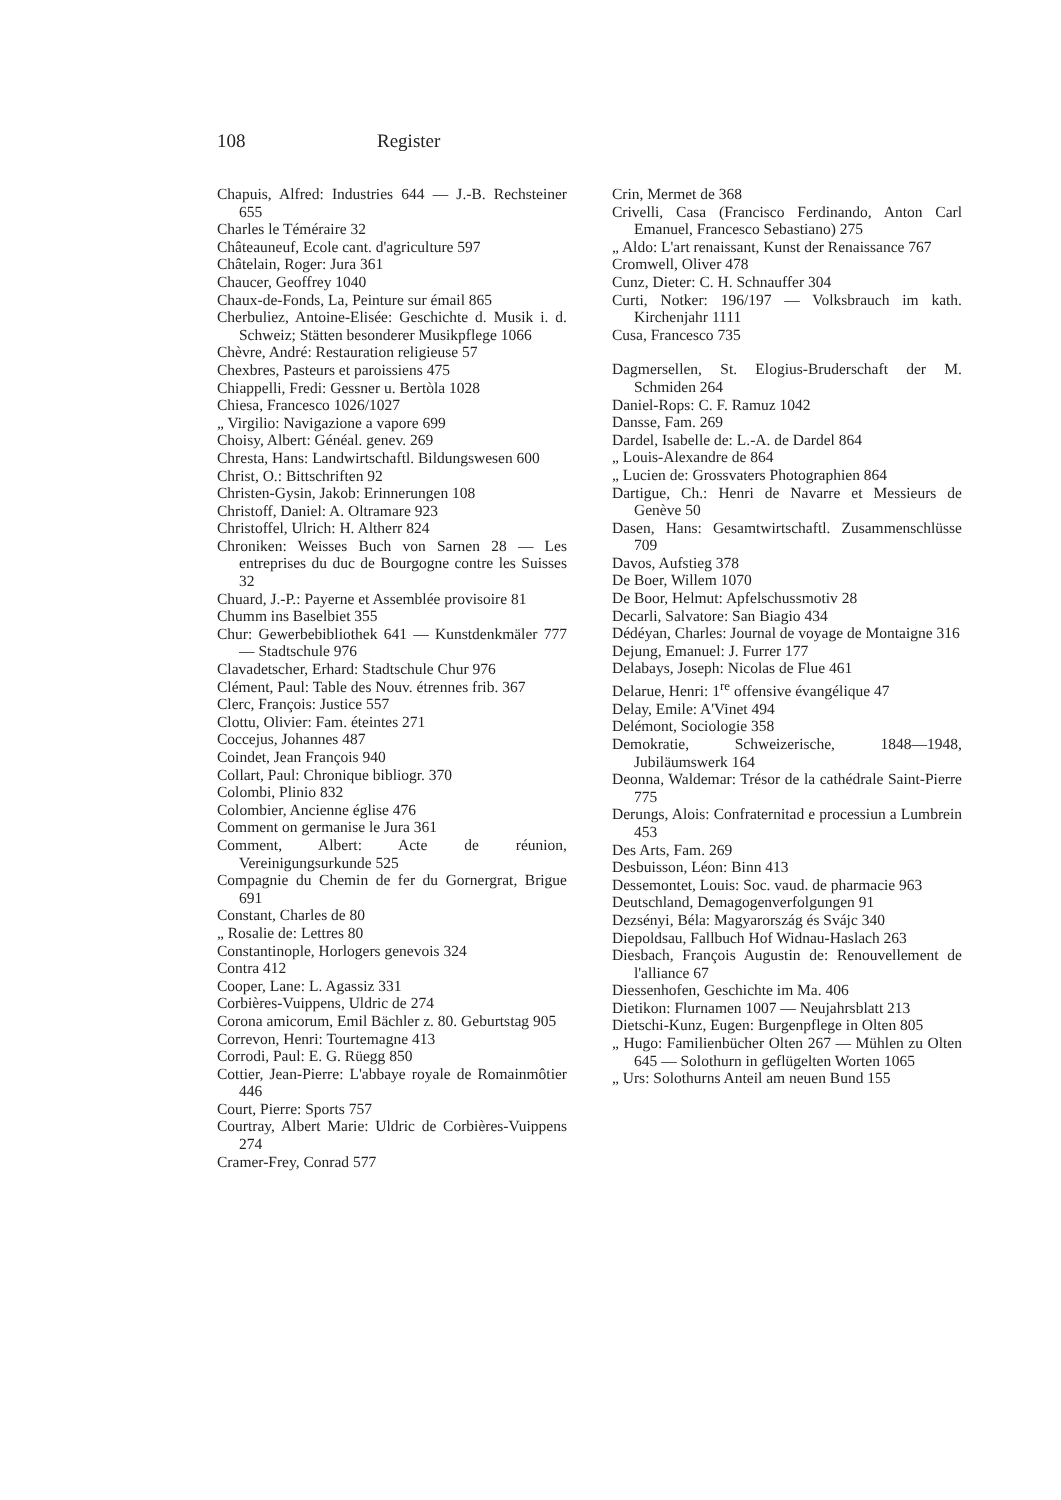108 Register
Chapuis, Alfred: Industries 644 — J.-B. Rechsteiner 655
Charles le Téméraire 32
Châteauneuf, Ecole cant. d'agriculture 597
Châtelain, Roger: Jura 361
Chaucer, Geoffrey 1040
Chaux-de-Fonds, La, Peinture sur émail 865
Cherbuliez, Antoine-Elisée: Geschichte d. Musik i. d. Schweiz; Stätten besonderer Musikpflege 1066
Chèvre, André: Restauration religieuse 57
Chexbres, Pasteurs et paroissiens 475
Chiappelli, Fredi: Gessner u. Bertòla 1028
Chiesa, Francesco 1026/1027
„ Virgilio: Navigazione a vapore 699
Choisy, Albert: Généal. genev. 269
Chresta, Hans: Landwirtschaftl. Bildungswesen 600
Christ, O.: Bittschriften 92
Christen-Gysin, Jakob: Erinnerungen 108
Christoff, Daniel: A. Oltramare 923
Christoffel, Ulrich: H. Altherr 824
Chroniken: Weisses Buch von Sarnen 28 — Les entreprises du duc de Bourgogne contre les Suisses 32
Chuard, J.-P.: Payerne et Assemblée provisoire 81
Chumm ins Baselbiet 355
Chur: Gewerbebibliothek 641 — Kunstdenkmäler 777 — Stadtschule 976
Clavadetscher, Erhard: Stadtschule Chur 976
Clément, Paul: Table des Nouv. étrennes frib. 367
Clerc, François: Justice 557
Clottu, Olivier: Fam. éteintes 271
Coccejus, Johannes 487
Coindet, Jean François 940
Collart, Paul: Chronique bibliogr. 370
Colombi, Plinio 832
Colombier, Ancienne église 476
Comment on germanise le Jura 361
Comment, Albert: Acte de réunion, Vereinigungsurkunde 525
Compagnie du Chemin de fer du Gornergrat, Brigue 691
Constant, Charles de 80
„ Rosalie de: Lettres 80
Constantinople, Horlogers genevois 324
Contra 412
Cooper, Lane: L. Agassiz 331
Corbières-Vuippens, Uldric de 274
Corona amicorum, Emil Bächler z. 80. Geburtstag 905
Correvon, Henri: Tourtemagne 413
Corrodi, Paul: E. G. Rüegg 850
Cottier, Jean-Pierre: L'abbaye royale de Romainmôtier 446
Court, Pierre: Sports 757
Courtray, Albert Marie: Uldric de Corbières-Vuippens 274
Cramer-Frey, Conrad 577
Crin, Mermet de 368
Crivelli, Casa (Francisco Ferdinando, Anton Carl Emanuel, Francesco Sebastiano) 275
„ Aldo: L'art renaissant, Kunst der Renaissance 767
Cromwell, Oliver 478
Cunz, Dieter: C. H. Schnauffer 304
Curti, Notker: 196/197 — Volksbrauch im kath. Kirchenjahr 1111
Cusa, Francesco 735
Dagmersellen, St. Elogius-Bruderschaft der M. Schmiden 264
Daniel-Rops: C. F. Ramuz 1042
Dansse, Fam. 269
Dardel, Isabelle de: L.-A. de Dardel 864
„ Louis-Alexandre de 864
„ Lucien de: Grossvaters Photographien 864
Dartigue, Ch.: Henri de Navarre et Messieurs de Genève 50
Dasen, Hans: Gesamtwirtschaftl. Zusammenschlüsse 709
Davos, Aufstieg 378
De Boer, Willem 1070
De Boor, Helmut: Apfelschussmotiv 28
Decarli, Salvatore: San Biagio 434
Dédéyan, Charles: Journal de voyage de Montaigne 316
Dejung, Emanuel: J. Furrer 177
Delabays, Joseph: Nicolas de Flue 461
Delarue, Henri: 1<sup>re</sup> offensive évangélique 47
Delay, Emile: A'Vinet 494
Delémont, Sociologie 358
Demokratie, Schweizerische, 1848—1948, Jubiläumswerk 164
Deonna, Waldemar: Trésor de la cathédrale Saint-Pierre 775
Derungs, Alois: Confraternitad e processiun a Lumbrein 453
Des Arts, Fam. 269
Desbuisson, Léon: Binn 413
Dessemontet, Louis: Soc. vaud. de pharmacie 963
Deutschland, Demagogenverfolgungen 91
Dezsényi, Béla: Magyarország és Svájc 340
Diepoldsau, Fallbuch Hof Widnau-Haslach 263
Diesbach, François Augustin de: Renouvellement de l'alliance 67
Diessenhofen, Geschichte im Ma. 406
Dietikon: Flurnamen 1007 — Neujahrsblatt 213
Dietschi-Kunz, Eugen: Burgenpflege in Olten 805
„ Hugo: Familienbücher Olten 267 — Mühlen zu Olten 645 — Solothurn in geflügelten Worten 1065
„ Urs: Solothurns Anteil am neuen Bund 155